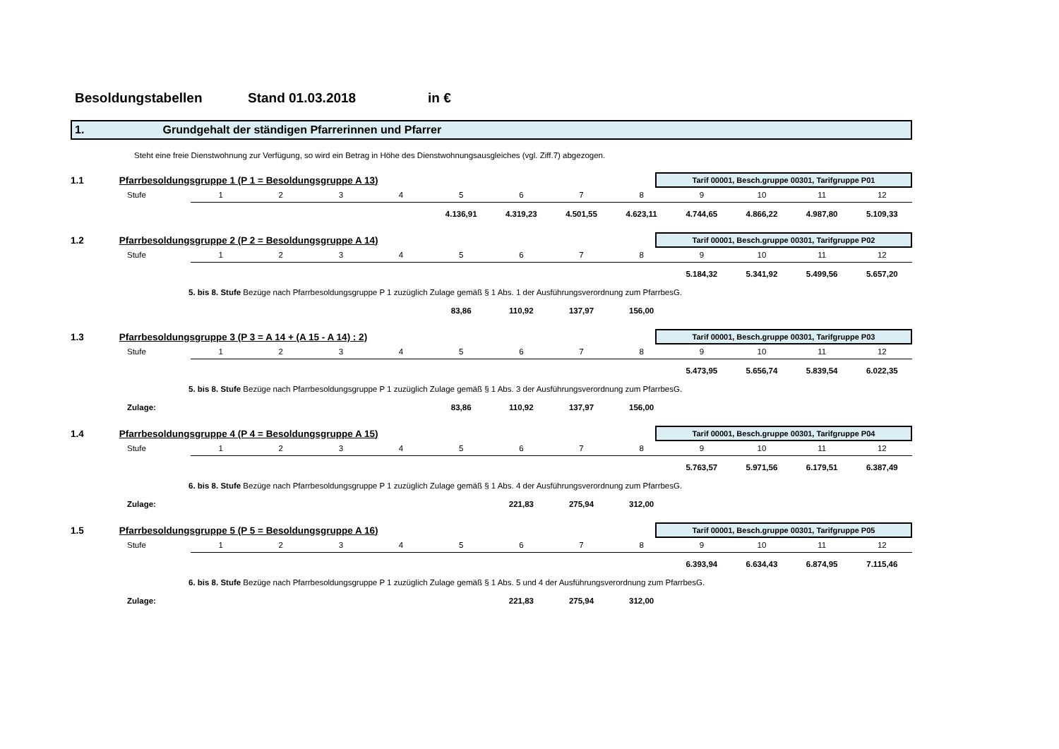Besoldungstabellen Stand 01.03.2018 in €
1. Grundgehalt der ständigen Pfarrerinnen und Pfarrer
Steht eine freie Dienstwohnung zur Verfügung, so wird ein Betrag in Höhe des Dienstwohnungsausgleiches (vgl. Ziff.7) abgezogen.
1.1 Pfarrbesoldungsgruppe 1 (P 1 = Besoldungsgruppe A 13)
Tarif 00001, Besch.gruppe 00301, Tarifgruppe P01
| | Stufe | 1 | 2 | 3 | 4 | 5 | 6 | 7 | 8 | 9 | 10 | 11 | 12 |
| | | | | | | 4.136,91 | 4.319,23 | 4.501,55 | 4.623,11 | 4.744,65 | 4.866,22 | 4.987,80 | 5.109,33 |
1.2 Pfarrbesoldungsgruppe 2 (P 2 = Besoldungsgruppe A 14)
Tarif 00001, Besch.gruppe 00301, Tarifgruppe P02
| | Stufe | 1 | 2 | 3 | 4 | 5 | 6 | 7 | 8 | 9 | 10 | 11 | 12 |
| | | | | | | | | | | 5.184,32 | 5.341,92 | 5.499,56 | 5.657,20 |
| 5. bis 8. Stufe Bezüge nach Pfarrbesoldungsgruppe P 1 zuzüglich Zulage gemäß § 1 Abs. 1 der Ausführungsverordnung zum PfarrbesG. | | | | | | | | | | | | | |
| | | | | | | 83,86 | 110,92 | 137,97 | 156,00 | | | | |
1.3 Pfarrbesoldungsgruppe 3 (P 3 = A 14 + (A 15 - A 14) : 2)
Tarif 00001, Besch.gruppe 00301, Tarifgruppe P03
| | Stufe | 1 | 2 | 3 | 4 | 5 | 6 | 7 | 8 | 9 | 10 | 11 | 12 |
| | | | | | | | | | | 5.473,95 | 5.656,74 | 5.839,54 | 6.022,35 |
| 5. bis 8. Stufe Bezüge nach Pfarrbesoldungsgruppe P 1 zuzüglich Zulage gemäß § 1 Abs. 3 der Ausführungsverordnung zum PfarrbesG. | | | | | | | | | | | | | |
| | Zulage: | | | | | 83,86 | 110,92 | 137,97 | 156,00 | | | | |
1.4 Pfarrbesoldungsgruppe 4 (P 4 = Besoldungsgruppe A 15)
Tarif 00001, Besch.gruppe 00301, Tarifgruppe P04
| | Stufe | 1 | 2 | 3 | 4 | 5 | 6 | 7 | 8 | 9 | 10 | 11 | 12 |
| | | | | | | | | | | 5.763,57 | 5.971,56 | 6.179,51 | 6.387,49 |
| 6. bis 8. Stufe Bezüge nach Pfarrbesoldungsgruppe P 1 zuzüglich Zulage gemäß § 1 Abs. 4 der Ausführungsverordnung zum PfarrbesG. | | | | | | | | | | | | | |
| | Zulage: | | | | | | 221,83 | 275,94 | 312,00 | | | | |
1.5 Pfarrbesoldungsgruppe 5 (P 5 = Besoldungsgruppe A 16)
Tarif 00001, Besch.gruppe 00301, Tarifgruppe P05
| | Stufe | 1 | 2 | 3 | 4 | 5 | 6 | 7 | 8 | 9 | 10 | 11 | 12 |
| | | | | | | | | | | 6.393,94 | 6.634,43 | 6.874,95 | 7.115,46 |
| 6. bis 8. Stufe Bezüge nach Pfarrbesoldungsgruppe P 1 zuzüglich Zulage gemäß § 1 Abs. 5 und 4 der Ausführungsverordnung zum PfarrbesG. | | | | | | | | | | | | | |
| | Zulage: | | | | | | 221,83 | 275,94 | 312,00 | | | | |